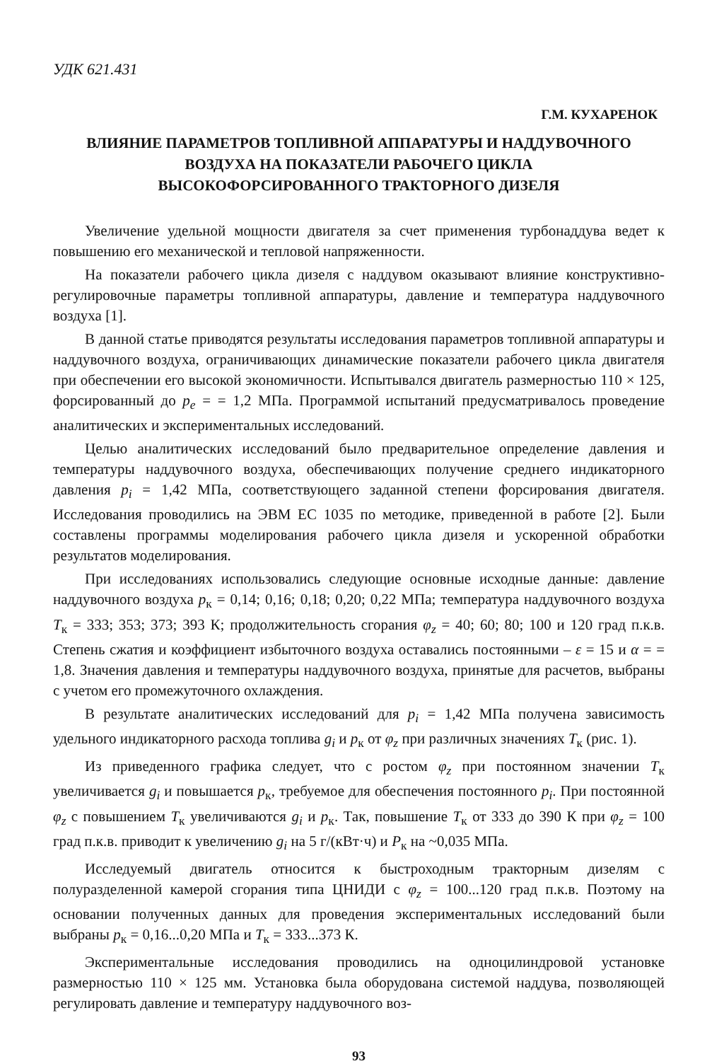УДК 621.431
Г.М. КУХАРЕНОК
ВЛИЯНИЕ ПАРАМЕТРОВ ТОПЛИВНОЙ АППАРАТУРЫ И НАДДУВОЧНОГО
ВОЗДУХА НА ПОКАЗАТЕЛИ РАБОЧЕГО ЦИКЛА
ВЫСОКОФОРСИРОВАННОГО ТРАКТОРНОГО ДИЗЕЛЯ
Увеличение удельной мощности двигателя за счет применения турбонаддува ведет к повышению его механической и тепловой напряженности.
На показатели рабочего цикла дизеля с наддувом оказывают влияние конструктивно-регулировочные параметры топливной аппаратуры, давление и температура наддувочного воздуха [1].
В данной статье приводятся результаты исследования параметров топливной аппаратуры и наддувочного воздуха, ограничивающих динамические показатели рабочего цикла двигателя при обеспечении его высокой экономичности. Испытывался двигатель размерностью 110 × 125, форсированный до p<sub>e</sub> = = 1,2 МПа. Программой испытаний предусматривалось проведение аналитических и экспериментальных исследований.
Целью аналитических исследований было предварительное определение давления и температуры наддувочного воздуха, обеспечивающих получение среднего индикаторного давления p<sub>i</sub> = 1,42 МПа, соответствующего заданной степени форсирования двигателя. Исследования проводились на ЭВМ ЕС 1035 по методике, приведенной в работе [2]. Были составлены программы моделирования рабочего цикла дизеля и ускоренной обработки результатов моделирования.
При исследованиях использовались следующие основные исходные данные: давление наддувочного воздуха p<sub>к</sub> = 0,14; 0,16; 0,18; 0,20; 0,22 МПа; температура наддувочного воздуха T<sub>к</sub> = 333; 353; 373; 393 К; продолжительность сгорания φ<sub>z</sub> = 40; 60; 80; 100 и 120 град п.к.в. Степень сжатия и коэффициент избыточного воздуха оставались постоянными – ε = 15 и α = = 1,8. Значения давления и температуры наддувочного воздуха, принятые для расчетов, выбраны с учетом его промежуточного охлаждения.
В результате аналитических исследований для p<sub>i</sub> = 1,42 МПа получена зависимость удельного индикаторного расхода топлива g<sub>i</sub> и p<sub>к</sub> от φ<sub>z</sub> при различных значениях T<sub>к</sub> (рис. 1).
Из приведенного графика следует, что с ростом φ<sub>z</sub> при постоянном значении T<sub>к</sub> увеличивается g<sub>i</sub> и повышается p<sub>к</sub>, требуемое для обеспечения постоянного p<sub>i</sub>. При постоянной φ<sub>z</sub> с повышением T<sub>к</sub> увеличиваются g<sub>i</sub> и p<sub>к</sub>. Так, повышение T<sub>к</sub> от 333 до 390 К при φ<sub>z</sub> = 100 град п.к.в. приводит к увеличению g<sub>i</sub> на 5 г/(кВт·ч) и P<sub>к</sub> на ~0,035 МПа.
Исследуемый двигатель относится к быстроходным тракторным дизелям с полуразделенной камерой сгорания типа ЦНИДИ с φ<sub>z</sub> = 100...120 град п.к.в. Поэтому на основании полученных данных для проведения экспериментальных исследований были выбраны p<sub>к</sub> = 0,16...0,20 МПа и T<sub>к</sub> = 333...373 К.
Экспериментальные исследования проводились на одноцилиндровой установке размерностью 110 × 125 мм. Установка была оборудована системой наддува, позволяющей регулировать давление и температуру наддувочного воз-
93